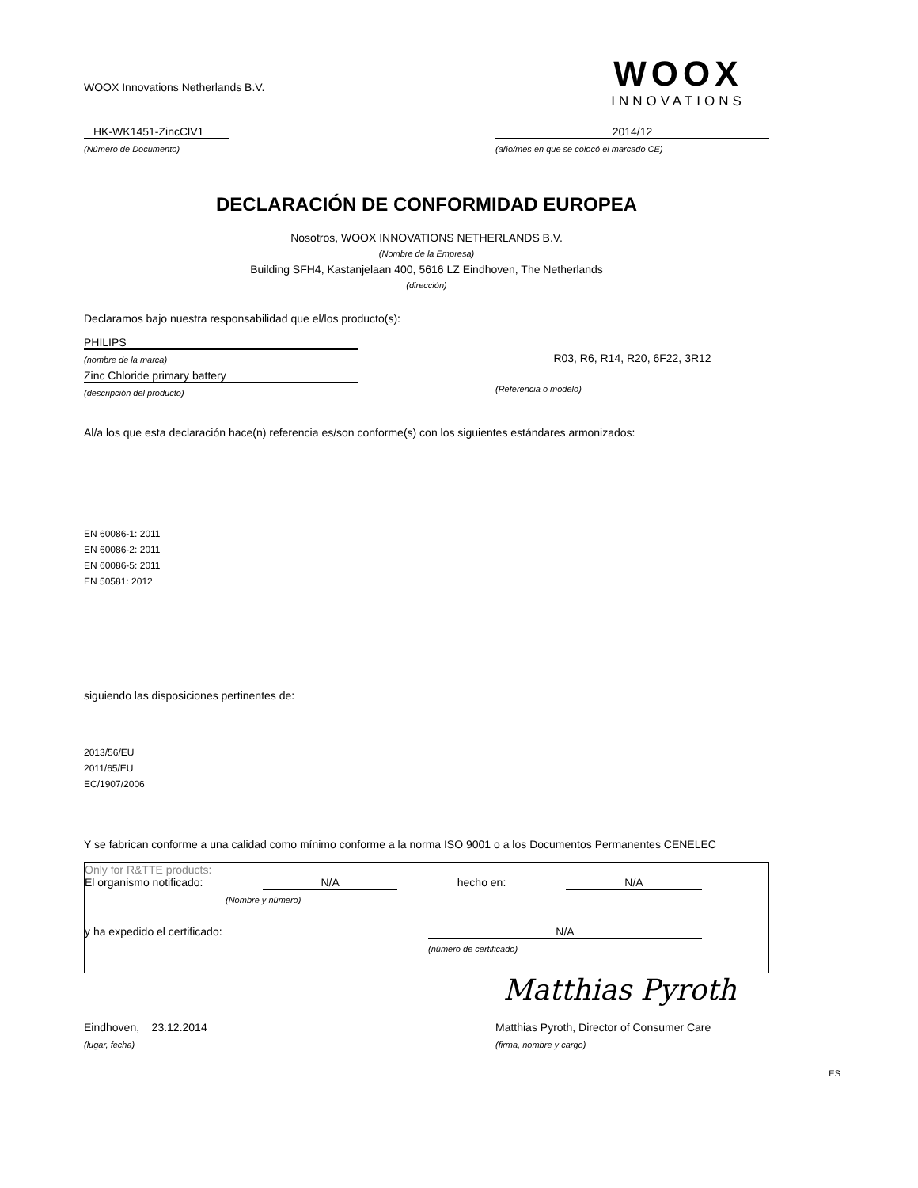WOOX Innovations Netherlands B.V.
WOOX
INNOVATIONS
HK-WK1451-ZincClV1
(Número de Documento)
2014/12
(año/mes en que se colocó el marcado CE)
DECLARACIÓN DE CONFORMIDAD EUROPEA
Nosotros, WOOX INNOVATIONS NETHERLANDS B.V.
(Nombre de la Empresa)
Building SFH4, Kastanjelaan 400, 5616 LZ Eindhoven, The Netherlands
(dirección)
Declaramos bajo nuestra responsabilidad que el/los producto(s):
PHILIPS
(nombre de la marca)
Zinc Chloride primary battery
(descripción del producto)
R03, R6, R14, R20, 6F22, 3R12
(Referencia o modelo)
Al/a los que esta declaración hace(n) referencia es/son conforme(s) con los siguientes estándares armonizados:
EN 60086-1: 2011
EN 60086-2: 2011
EN 60086-5: 2011
EN 50581: 2012
siguiendo las disposiciones pertinentes de:
2013/56/EU
2011/65/EU
EC/1907/2006
Y se fabrican conforme a una calidad como mínimo conforme a la norma ISO 9001 o a los Documentos Permanentes CENELEC
Only for R&TTE products:
El organismo notificado: N/A hecho en: N/A
(Nombre y número)
y ha expedido el certificado: N/A
(número de certificado)
Matthias Pyroth
Eindhoven, 23.12.2014 Matthias Pyroth, Director of Consumer Care
(lugar, fecha) (firma, nombre y cargo)
ES